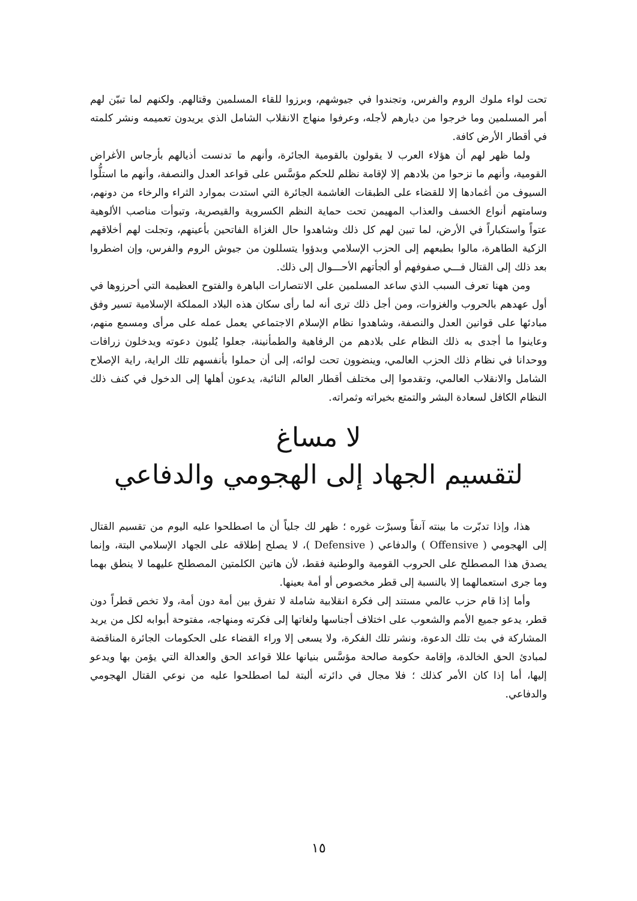تحت لواء ملوك الروم والفرس، وتجندوا في جيوشهم، وبرزوا للقاء المسلمين وقتالهم. ولكنهم لما تبيّن لهم أمر المسلمين وما خرجوا من ديارهم لأجله، وعرفوا منهاج الانقلاب الشامل الذي يريدون تعميمه ونشر كلمته في أقطار الأرض كافة.
ولما ظهر لهم أن هؤلاء العرب لا يقولون بالقومية الجائرة، وأنهم ما تدنست أذيالهم بأرجاس الأغراض القومية، وأنهم ما نزحوا من بلادهم إلا لإقامة نظلم للحكم مؤسَّس على قواعد العدل والنصفة، وأنهم ما استلُّوا السيوف من أغمادها إلا للقضاء على الطبقات الغاشمة الجائرة التي استدت بموارد الثراء والرخاء من دونهم، وسامتهم أنواع الخسف والعذاب المهيمن تحت حماية النظم الكسروية والقيصرية، وتبوأت مناصب الألوهية عتواً واستكباراً في الأرض، لما تبين لهم كل ذلك وشاهدوا حال الغزاة الفاتحين بأعينهم، وتجلت لهم أخلاقهم الزكية الطاهرة، مالوا بطبعهم إلى الحزب الإسلامي وبدؤوا يتسللون من جيوش الروم والفرس، وإن اضطروا بعد ذلك إلى القتال فـــي صفوفهم أو ألجأتهم الأحـــوال إلى ذلك.
ومن ههنا تعرف السبب الذي ساعد المسلمين على الانتصارات الباهرة والفتوح العظيمة التي أحرزوها في أول عهدهم بالحروب والغزوات، ومن أجل ذلك ترى أنه لما رأى سكان هذه البلاد المملكة الإسلامية تسير وفق مبادئها على قوانين العدل والنصفة، وشاهدوا نظام الإسلام الاجتماعي يعمل عمله على مرأى ومسمع منهم، وعاينوا ما أجدى به ذلك النظام على بلادهم من الرفاهية والطمأنينة، جعلوا يُلبون دعوته ويدخلون زرافات ووحدانا في نظام ذلك الحزب العالمي، وينضوون تحت لوائه، إلى أن حملوا بأنفسهم تلك الراية، راية الإصلاح الشامل والانقلاب العالمي، وتقدموا إلى مختلف أقطار العالم النائية، يدعون أهلها إلى الدخول في كنف ذلك النظام الكافل لسعادة البشر والتمتع بخيراته وثمراته.
لا مساغ
لتقسيم الجهاد إلى الهجومي والدفاعي
هذا، وإذا تدبّرت ما بينته آنفاً وسبرْت غوره ؛ ظهر لك جلياً أن ما اصطلحوا عليه اليوم من تقسيم القتال إلى الهجومي ( Offensive ) والدفاعي ( Defensive )، لا يصلح إطلاقه على الجهاد الإسلامي البتة، وإنما يصدق هذا المصطلح على الحروب القومية والوطنية فقط، لأن هاتين الكلمتين المصطلح عليهما لا ينطق بهما وما جرى استعمالهما إلا بالنسبة إلى قطر مخصوص أو أمة بعينها.
وأما إذا قام حزب عالمي مستند إلى فكرة انقلابية شاملة لا تفرق بين أمة دون أمة، ولا تخص قطراً دون قطر، يدعو جميع الأمم والشعوب على اختلاف أجناسها ولغاتها إلى فكرته ومنهاجه، مفتوحة أبوابه لكل من يريد المشاركة في بث تلك الدعوة، ونشر تلك الفكرة، ولا يسعى إلا وراء القضاء على الحكومات الجائرة المناقضة لمبادئ الحق الخالدة، وإقامة حكومة صالحة مؤسَّس بنيانها عللا قواعد الحق والعدالة التي يؤمن بها ويدعو إليها، أما إذا كان الأمر كذلك ؛ فلا مجال في دائرته ألبتة لما اصطلحوا عليه من نوعي القتال الهجومي والدفاعي.
١٥